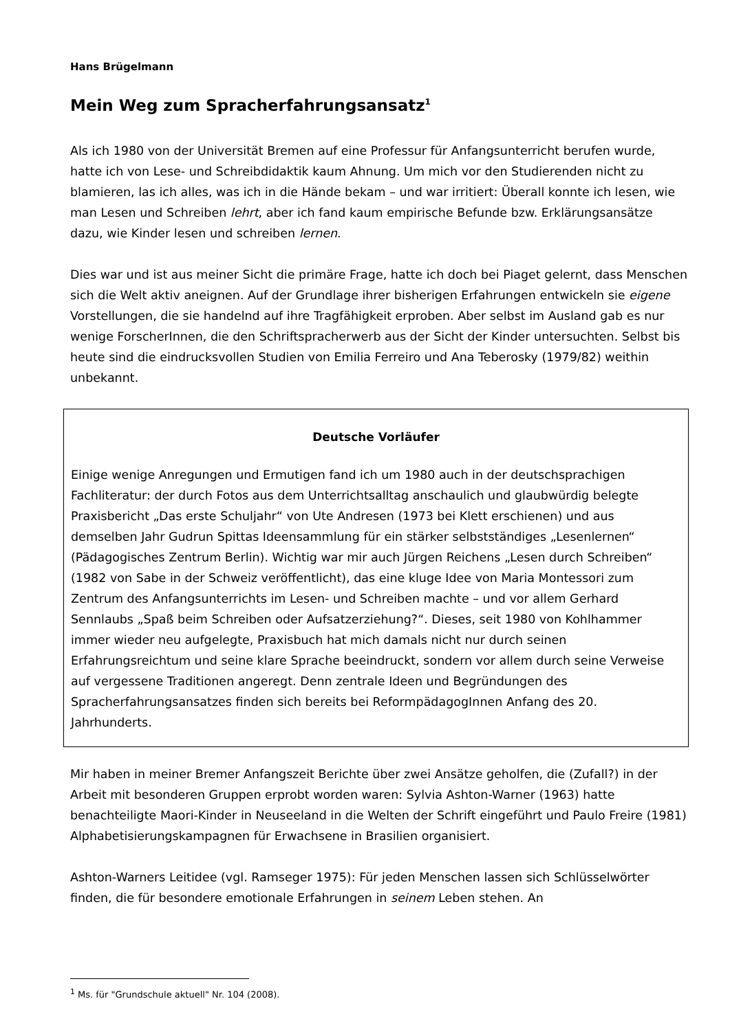Hans Brügelmann
Mein Weg zum Spracherfahrungsansatz<sup>1</sup>
Als ich 1980 von der Universität Bremen auf eine Professur für Anfangsunterricht berufen wurde, hatte ich von Lese- und Schreibdidaktik kaum Ahnung. Um mich vor den Studierenden nicht zu blamieren, las ich alles, was ich in die Hände bekam – und war irritiert: Überall konnte ich lesen, wie man Lesen und Schreiben lehrt, aber ich fand kaum empirische Befunde bzw. Erklärungsansätze dazu, wie Kinder lesen und schreiben lernen.
Dies war und ist aus meiner Sicht die primäre Frage, hatte ich doch bei Piaget gelernt, dass Menschen sich die Welt aktiv aneignen. Auf der Grundlage ihrer bisherigen Erfahrungen entwickeln sie eigene Vorstellungen, die sie handelnd auf ihre Tragfähigkeit erproben. Aber selbst im Ausland gab es nur wenige ForscherInnen, die den Schriftspracherwerb aus der Sicht der Kinder untersuchten. Selbst bis heute sind die eindrucksvollen Studien von Emilia Ferreiro und Ana Teberosky (1979/82) weithin unbekannt.
Deutsche Vorläufer
Einige wenige Anregungen und Ermutigen fand ich um 1980 auch in der deutschsprachigen Fachliteratur: der durch Fotos aus dem Unterrichtsalltag anschaulich und glaubwürdig belegte Praxisbericht „Das erste Schuljahr“ von Ute Andresen (1973 bei Klett erschienen) und aus demselben Jahr Gudrun Spittas Ideensammlung für ein stärker selbstständiges „Lesenlernen“ (Pädagogisches Zentrum Berlin). Wichtig war mir auch Jürgen Reichens „Lesen durch Schreiben“ (1982 von Sabe in der Schweiz veröffentlicht), das eine kluge Idee von Maria Montessori zum Zentrum des Anfangsunterrichts im Lesen- und Schreiben machte – und vor allem Gerhard Sennlaubs „Spaß beim Schreiben oder Aufsatzerziehung?“. Dieses, seit 1980 von Kohlhammer immer wieder neu aufgelegte, Praxisbuch hat mich damals nicht nur durch seinen Erfahrungsreichtum und seine klare Sprache beeindruckt, sondern vor allem durch seine Verweise auf vergessene Traditionen angeregt. Denn zentrale Ideen und Begründungen des Spracherfahrungsansatzes finden sich bereits bei ReformpädagogInnen Anfang des 20. Jahrhunderts.
Mir haben in meiner Bremer Anfangszeit Berichte über zwei Ansätze geholfen, die (Zufall?) in der Arbeit mit besonderen Gruppen erprobt worden waren: Sylvia Ashton-Warner (1963) hatte benachteiligte Maori-Kinder in Neuseeland in die Welten der Schrift eingeführt und Paulo Freire (1981) Alphabetisierungskampagnen für Erwachsene in Brasilien organisiert.
Ashton-Warners Leitidee (vgl. Ramseger 1975): Für jeden Menschen lassen sich Schlüsselwörter finden, die für besondere emotionale Erfahrungen in seinem Leben stehen. An
<sup>1</sup> Ms. für "Grundschule aktuell" Nr. 104 (2008).